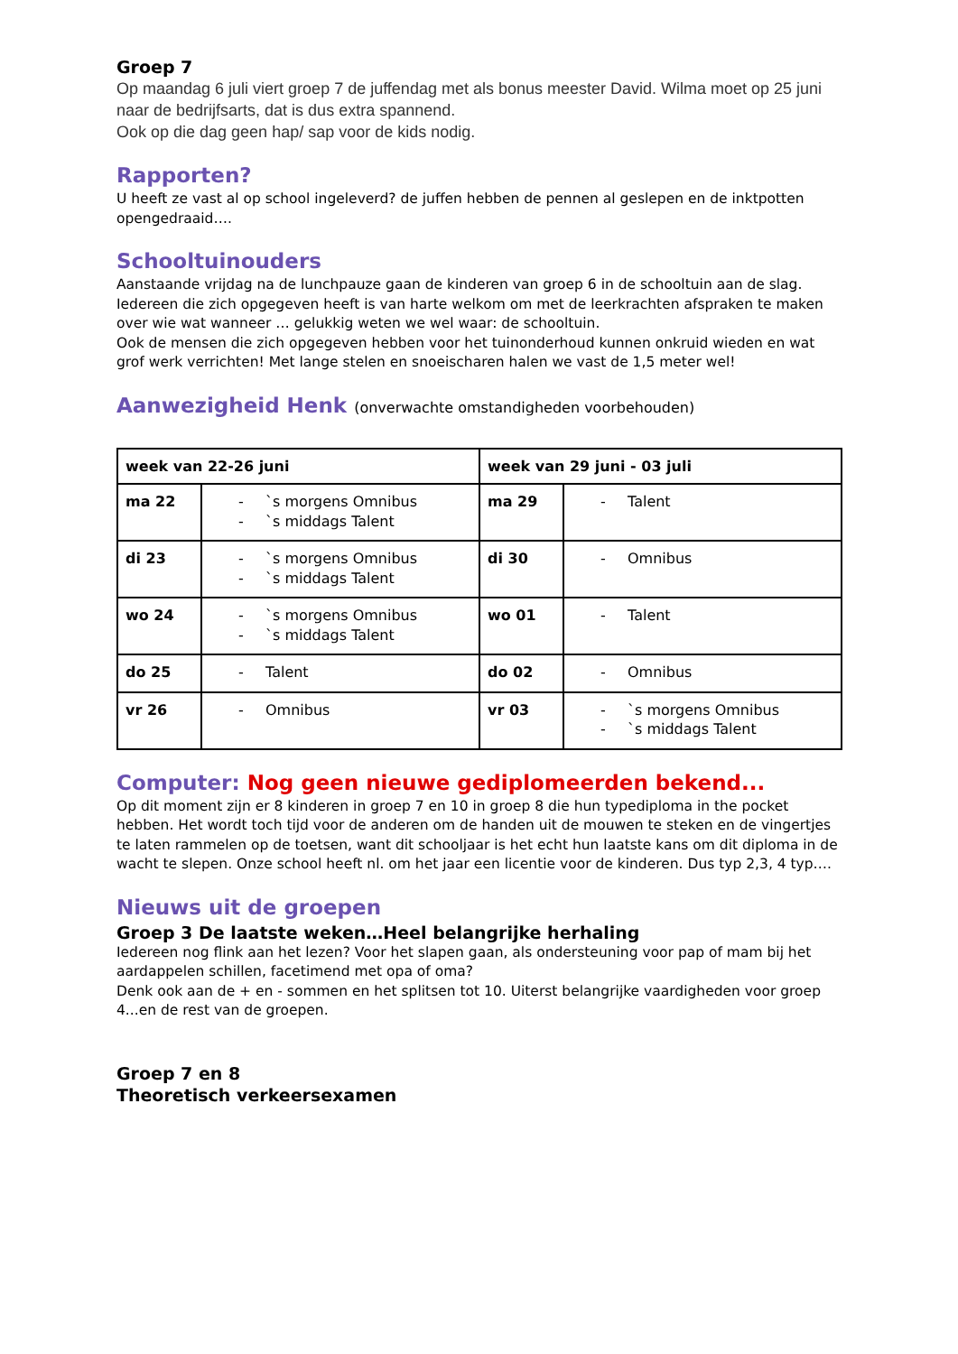Groep 7
Op maandag 6 juli viert groep 7 de juffendag met als bonus meester David. Wilma moet op 25 juni naar de bedrijfsarts, dat is dus extra spannend.
Ook op die dag geen hap/ sap voor de kids nodig.
Rapporten?
U heeft ze vast al op school ingeleverd? de juffen hebben de pennen al geslepen en de inktpotten opengedraaid….
Schooltuinouders
Aanstaande vrijdag na de lunchpauze gaan de kinderen van groep 6 in de schooltuin aan de slag. Iedereen die zich opgegeven heeft is van harte welkom om met de leerkrachten afspraken te maken over wie wat wanneer … gelukkig weten we wel waar: de schooltuin.
Ook de mensen die zich opgegeven hebben voor het tuinonderhoud kunnen onkruid wieden en wat grof werk verrichten! Met lange stelen en snoeischaren halen we vast de 1,5 meter wel!
Aanwezigheid Henk (onverwachte omstandigheden voorbehouden)
| week van 22-26 juni | | week van 29 juni - 03 juli | |
| --- | --- | --- | --- |
| ma 22 | - `s morgens Omnibus - `s middags Talent | ma 29 | - Talent |
| di 23 | - `s morgens Omnibus - `s middags Talent | di 30 | - Omnibus |
| wo 24 | - `s morgens Omnibus - `s middags Talent | wo 01 | - Talent |
| do 25 | - Talent | do 02 | - Omnibus |
| vr 26 | - Omnibus | vr 03 | - `s morgens Omnibus - `s middags Talent |
Computer: Nog geen nieuwe gediplomeerden bekend...
Op dit moment zijn er 8 kinderen in groep 7 en 10 in groep 8 die hun typediploma in the pocket hebben. Het wordt toch tijd voor de anderen om de handen uit de mouwen te steken en de vingertjes te laten rammelen op de toetsen, want dit schooljaar is het echt hun laatste kans om dit diploma in de wacht te slepen. Onze school heeft nl. om het jaar een licentie voor de kinderen. Dus typ 2,3, 4 typ….
Nieuws uit de groepen
Groep 3 De laatste weken…Heel belangrijke herhaling
Iedereen nog flink aan het lezen? Voor het slapen gaan, als ondersteuning voor pap of mam bij het aardappelen schillen, facetimend met opa of oma?
Denk ook aan de + en - sommen en het splitsen tot 10. Uiterst belangrijke vaardigheden voor groep 4...en de rest van de groepen.
Groep 7 en 8
Theoretisch verkeersexamen